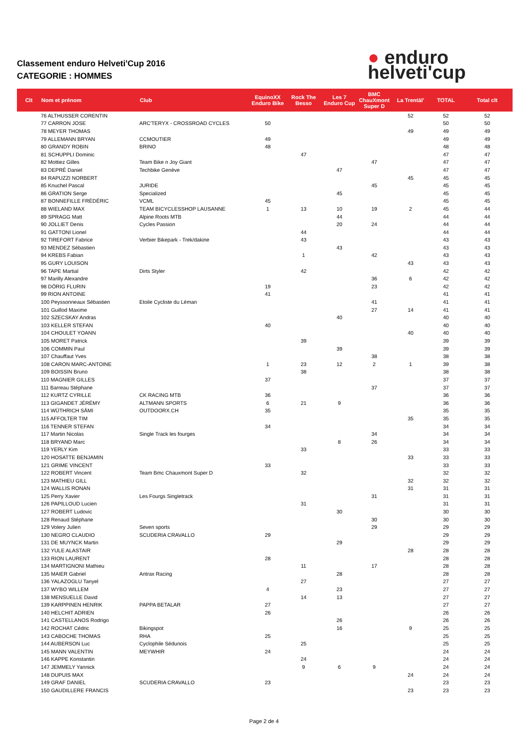Classement enduro Helveti'Cup 2016
CATEGORIE : HOMMES
● enduro
helveti'cup
| Clt | Nom et prénom | Club | EquinoXX Enduro Bike | Rock The Besso | Les 7 Enduro Cup | BMC ChauXmont Super D | La Trentàl' | TOTAL | Total clt |
| --- | --- | --- | --- | --- | --- | --- | --- | --- | --- |
| | 76 ALTHUSSER CORENTIN | | | | | | 52 | 52 | 52 |
| | 77 CARRON JOSE | ARC'TERYX - CROSSROAD CYCLES | 50 | | | | | 50 | 50 |
| | 78 MEYER THOMAS | | | | | | 49 | 49 | 49 |
| | 79 ALLEMANN BRYAN | CCMOUTIER | 49 | | | | | 49 | 49 |
| | 80 GRANDY ROBIN | BRINO | 48 | | | | | 48 | 48 |
| | 81 SCHUPPLI Dominic | | | 47 | | | | 47 | 47 |
| | 82 Mottiez Gilles | Team Bike n Joy Giant | | | | 47 | | 47 | 47 |
| | 83 DEPRÉ Daniel | Techbike Genève | | | 47 | | | 47 | 47 |
| | 84 RAPUZZI NORBERT | | | | | | 45 | 45 | 45 |
| | 85 Knuchel Pascal | JURIDE | | | | 45 | | 45 | 45 |
| | 86 GRATION Serge | Specialized | | | 45 | | | 45 | 45 |
| | 87 BONNEFILLE FRÉDÉRIC | VCML | 45 | | | | | 45 | 45 |
| | 88 WIELAND MAX | TEAM BICYCLESSHOP LAUSANNE | 1 | 13 | 10 | 19 | 2 | 45 | 44 |
| | 89 SPRAGG Matt | Alpine Roots MTB | | | 44 | | | 44 | 44 |
| | 90 JOLLIET Denis | Cycles Passion | | | 20 | 24 | | 44 | 44 |
| | 91 GATTONI Lionel | | | 44 | | | | 44 | 44 |
| | 92 TIREFORT Fabrice | Verbier Bikepark - Trek/dakine | | 43 | | | | 43 | 43 |
| | 93 MENDEZ Sébastien | | | | 43 | | | 43 | 43 |
| | 94 KREBS Fabian | | | 1 | | 42 | | 43 | 43 |
| | 95 GURY LOUISON | | | | | | 43 | 43 | 43 |
| | 96 TAPE Martial | Dirts Styler | | 42 | | | | 42 | 42 |
| | 97 Marilly Alexandre | | | | | 36 | 6 | 42 | 42 |
| | 98 DÖRIG FLURIN | | 19 | | | 23 | | 42 | 42 |
| | 99 RION ANTOINE | | 41 | | | | | 41 | 41 |
| | 100 Peyssonneaux Sébastien | Etoile Cycliste du Léman | | | | 41 | | 41 | 41 |
| | 101 Guillod Maxime | | | | | 27 | 14 | 41 | 41 |
| | 102 SZECSKAY Andras | | | | 40 | | | 40 | 40 |
| | 103 KELLER STEFAN | | 40 | | | | | 40 | 40 |
| | 104 CHOULET YOANN | | | | | | 40 | 40 | 40 |
| | 105 MORET Patrick | | | 39 | | | | 39 | 39 |
| | 106 COMMIN Paul | | | | 39 | | | 39 | 39 |
| | 107 Chauffaut Yves | | | | | 38 | | 38 | 38 |
| | 108 CARON MARC-ANTOINE | | 1 | 23 | 12 | 2 | 1 | 39 | 38 |
| | 109 BOISSIN Bruno | | | 38 | | | | 38 | 38 |
| | 110 MAGNIER GILLES | | 37 | | | | | 37 | 37 |
| | 111 Barreau Stéphane | | | | | 37 | | 37 | 37 |
| | 112 KURTZ CYRILLE | CK RACING MTB | 36 | | | | | 36 | 36 |
| | 113 GIGANDET JÉRÉMY | ALTMANN SPORTS | 6 | 21 | 9 | | | 36 | 36 |
| | 114 WÜTHRICH SÄMI | OUTDOORX.CH | 35 | | | | | 35 | 35 |
| | 115 AFFOLTER TIM | | | | | | 35 | 35 | 35 |
| | 116 TENNER STEFAN | | 34 | | | | | 34 | 34 |
| | 117 Martin Nicolas | Single Track les fourges | | | | 34 | | 34 | 34 |
| | 118 BRYAND Marc | | | | 8 | 26 | | 34 | 34 |
| | 119 YERLY Kim | | | 33 | | | | 33 | 33 |
| | 120 HOSATTE BENJAMIN | | | | | | 33 | 33 | 33 |
| | 121 GRIME VINCENT | | 33 | | | | | 33 | 33 |
| | 122 ROBERT Vincent | Team Bmc Chauxmont Super D | | 32 | | | | 32 | 32 |
| | 123 MATHIEU GILL | | | | | | 32 | 32 | 32 |
| | 124 WALLIS RONAN | | | | | | 31 | 31 | 31 |
| | 125 Perry Xavier | Les Fourgs Singletrack | | | | 31 | | 31 | 31 |
| | 126 PAPILLOUD Lucien | | | 31 | | | | 31 | 31 |
| | 127 ROBERT Ludovic | | | | 30 | | | 30 | 30 |
| | 128 Renaud Stéphane | | | | | 30 | | 30 | 30 |
| | 129 Volery Julien | Seven sports | | | | 29 | | 29 | 29 |
| | 130 NEGRO CLAUDIO | SCUDERIA CRAVALLO | 29 | | | | | 29 | 29 |
| | 131 DE MUYNCK Martin | | | | 29 | | | 29 | 29 |
| | 132 YULE ALASTAIR | | | | | | 28 | 28 | 28 |
| | 133 RION LAURENT | | 28 | | | | | 28 | 28 |
| | 134 MARTIGNONI Mathieu | | | 11 | | 17 | | 28 | 28 |
| | 135 MAIER Gabriel | Antrax Racing | | | 28 | | | 28 | 28 |
| | 136 YALAZOGLU Tanyel | | | 27 | | | | 27 | 27 |
| | 137 WYBO WILLEM | | 4 | | 23 | | | 27 | 27 |
| | 138 MENSUELLE David | | | 14 | 13 | | | 27 | 27 |
| | 139 KARPPINEN HENRIK | PAPPA BETALAR | 27 | | | | | 27 | 27 |
| | 140 HELCHIT ADRIEN | | 26 | | | | | 26 | 26 |
| | 141 CASTELLANOS Rodrigo | | | | 26 | | | 26 | 26 |
| | 142 ROCHAT Cédric | Bikingspot | | | 16 | | 9 | 25 | 25 |
| | 143 CABOCHE THOMAS | RHA | 25 | | | | | 25 | 25 |
| | 144 AUBERSON Luc | Cyclophile Sédunois | | 25 | | | | 25 | 25 |
| | 145 MANN VALENTIN | MEYWHIR | 24 | | | | | 24 | 24 |
| | 146 KAPPE Konstantin | | | 24 | | | | 24 | 24 |
| | 147 JEMMELY Yannick | | | 9 | 6 | 9 | | 24 | 24 |
| | 148 DUPUIS MAX | | | | | | 24 | 24 | 24 |
| | 149 GRAF DANIEL | SCUDERIA CRAVALLO | 23 | | | | | 23 | 23 |
| | 150 GAUDILLERE FRANCIS | | | | | | 23 | 23 | 23 |
Page 2 de 4